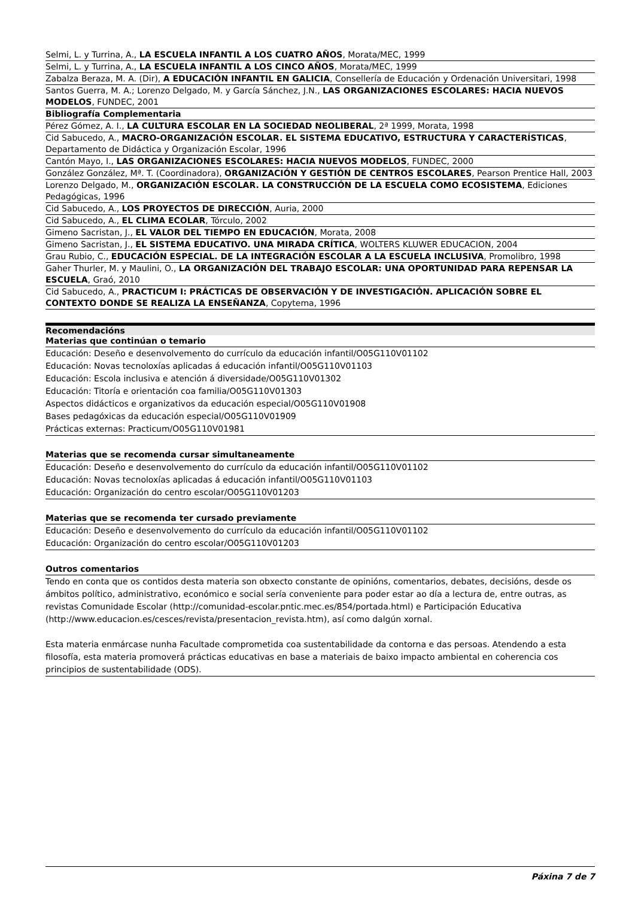| Selmi, L. y Turrina, A., LA ESCUELA INFANTIL A LOS CUATRO AÑOS , Morata/MEC, 1999 |
| Selmi, L. y Turrina, A., LA ESCUELA INFANTIL A LOS CINCO AÑOS , Morata/MEC, 1999 |
| Zabalza Beraza, M. A. (Dir), A EDUCACIÓN INFANTIL EN GALICIA , Consellería de Educación y Ordenación Universitari, 1998 |
| Santos Guerra, M. A.; Lorenzo Delgado, M. y García Sánchez, J.N., LAS ORGANIZACIONES ESCOLARES: HACIA NUEVOS MODELOS , FUNDEC, 2001 |
| Bibliografía Complementaria |
| Pérez Gómez, A. I., LA CULTURA ESCOLAR EN LA SOCIEDAD NEOLIBERAL , 2ª 1999, Morata, 1998 |
| Cid Sabucedo, A., MACRO-ORGANIZACIÓN ESCOLAR. EL SISTEMA EDUCATIVO, ESTRUCTURA Y CARACTERÍSTICAS , Departamento de Didáctica y Organización Escolar, 1996 |
| Cantón Mayo, I., LAS ORGANIZACIONES ESCOLARES: HACIA NUEVOS MODELOS , FUNDEC, 2000 |
| González González, Mª. T. (Coordinadora), ORGANIZACIÓN Y GESTIÓN DE CENTROS ESCOLARES , Pearson Prentice Hall, 2003 |
| Lorenzo Delgado, M., ORGANIZACIÓN ESCOLAR. LA CONSTRUCCIÓN DE LA ESCUELA COMO ECOSISTEMA , Ediciones Pedagógicas, 1996 |
| Cid Sabucedo, A., LOS PROYECTOS DE DIRECCIÓN , Auria, 2000 |
| Cid Sabucedo, A., EL CLIMA ECOLAR , Tórculo, 2002 |
| Gimeno Sacristan, J., EL VALOR DEL TIEMPO EN EDUCACIÓN , Morata, 2008 |
| Gimeno Sacristan, J., EL SISTEMA EDUCATIVO. UNA MIRADA CRÍTICA , WOLTERS KLUWER EDUCACION, 2004 |
| Grau Rubio, C., EDUCACIÓN ESPECIAL. DE LA INTEGRACIÓN ESCOLAR A LA ESCUELA INCLUSIVA , Promolibro, 1998 |
| Gaher Thurler, M. y Maulini, O., LA ORGANIZACIÓN DEL TRABAJO ESCOLAR: UNA OPORTUNIDAD PARA REPENSAR LA ESCUELA , Graó, 2010 |
| Cid Sabucedo, A., PRACTICUM I: PRÁCTICAS DE OBSERVACIÓN Y DE INVESTIGACIÓN. APLICACIÓN SOBRE EL CONTEXTO DONDE SE REALIZA LA ENSEÑANZA , Copytema, 1996 |
Recomendacións
Materias que continúan o temario
Educación: Deseño e desenvolvemento do currículo da educación infantil/O05G110V01102
Educación: Novas tecnoloxías aplicadas á educación infantil/O05G110V01103
Educación: Escola inclusiva e atención á diversidade/O05G110V01302
Educación: Titoría e orientación coa familia/O05G110V01303
Aspectos didácticos e organizativos da educación especial/O05G110V01908
Bases pedagóxicas da educación especial/O05G110V01909
Prácticas externas: Practicum/O05G110V01981
Materias que se recomenda cursar simultaneamente
Educación: Deseño e desenvolvemento do currículo da educación infantil/O05G110V01102
Educación: Novas tecnoloxías aplicadas á educación infantil/O05G110V01103
Educación: Organización do centro escolar/O05G110V01203
Materias que se recomenda ter cursado previamente
Educación: Deseño e desenvolvemento do currículo da educación infantil/O05G110V01102
Educación: Organización do centro escolar/O05G110V01203
Outros comentarios
Tendo en conta que os contidos desta materia son obxecto constante de opinións, comentarios, debates, decisións, desde os ámbitos político, administrativo, económico e social sería conveniente para poder estar ao día a lectura de, entre outras, as revistas Comunidade Escolar (http://comunidad-escolar.pntic.mec.es/854/portada.html) e Participación Educativa (http://www.educacion.es/cesces/revista/presentacion_revista.htm), así como dalgún xornal.
Esta materia enmárcase nunha Facultade comprometida coa sustentabilidade da contorna e das persoas. Atendendo a esta filosofía, esta materia promoverá prácticas educativas en base a materiais de baixo impacto ambiental en coherencia cos principios de sustentabilidade (ODS).
Páxina 7 de 7